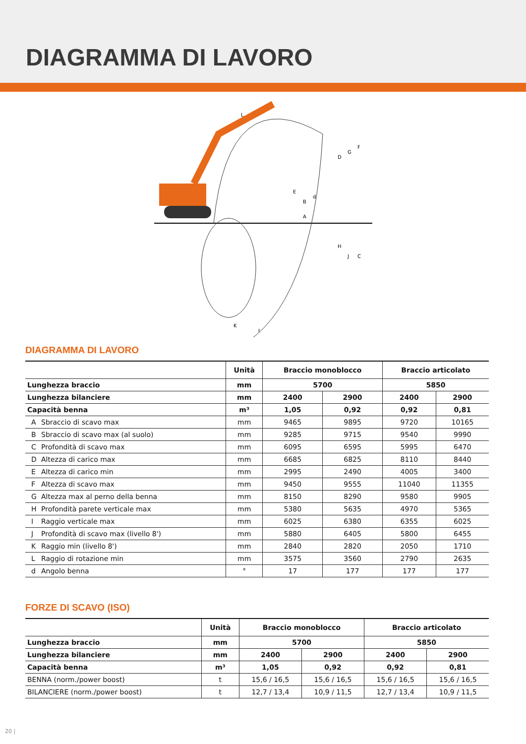DIAGRAMMA DI LAVORO
L
B
A
D
G
F
H
J
C
E
d
K
I
DIAGRAMMA DI LAVORO
| | Unità | Braccio monoblocco | | Braccio articolato | |
| --- | --- | --- | --- | --- | --- |
| Lunghezza braccio | mm | 5700 | | 5850 | |
| Lunghezza bilanciere | mm | 2400 | 2900 | 2400 | 2900 |
| Capacità benna | m³ | 1,05 | 0,92 | 0,92 | 0,81 |
| A Sbraccio di scavo max | mm | 9465 | 9895 | 9720 | 10165 |
| B Sbraccio di scavo max (al suolo) | mm | 9285 | 9715 | 9540 | 9990 |
| C Profondità di scavo max | mm | 6095 | 6595 | 5995 | 6470 |
| D Altezza di carico max | mm | 6685 | 6825 | 8110 | 8440 |
| E Altezza di carico min | mm | 2995 | 2490 | 4005 | 3400 |
| F Altezza di scavo max | mm | 9450 | 9555 | 11040 | 11355 |
| G Altezza max al perno della benna | mm | 8150 | 8290 | 9580 | 9905 |
| H Profondità parete verticale max | mm | 5380 | 5635 | 4970 | 5365 |
| I Raggio verticale max | mm | 6025 | 6380 | 6355 | 6025 |
| J Profondità di scavo max (livello 8') | mm | 5880 | 6405 | 5800 | 6455 |
| K Raggio min (livello 8') | mm | 2840 | 2820 | 2050 | 1710 |
| L Raggio di rotazione min | mm | 3575 | 3560 | 2790 | 2635 |
| d Angolo benna | ° | 17 | 177 | 177 | 177 |
FORZE DI SCAVO (ISO)
| | Unità | Braccio monoblocco | | Braccio articolato | |
| --- | --- | --- | --- | --- | --- |
| Lunghezza braccio | mm | 5700 | | 5850 | |
| Lunghezza bilanciere | mm | 2400 | 2900 | 2400 | 2900 |
| Capacità benna | m³ | 1,05 | 0,92 | 0,92 | 0,81 |
| BENNA (norm./power boost) | t | 15,6 / 16,5 | 15,6 / 16,5 | 15,6 / 16,5 | 15,6 / 16,5 |
| BILANCIERE (norm./power boost) | t | 12,7 / 13,4 | 10,9 / 11,5 | 12,7 / 13,4 | 10,9 / 11,5 |
20 |